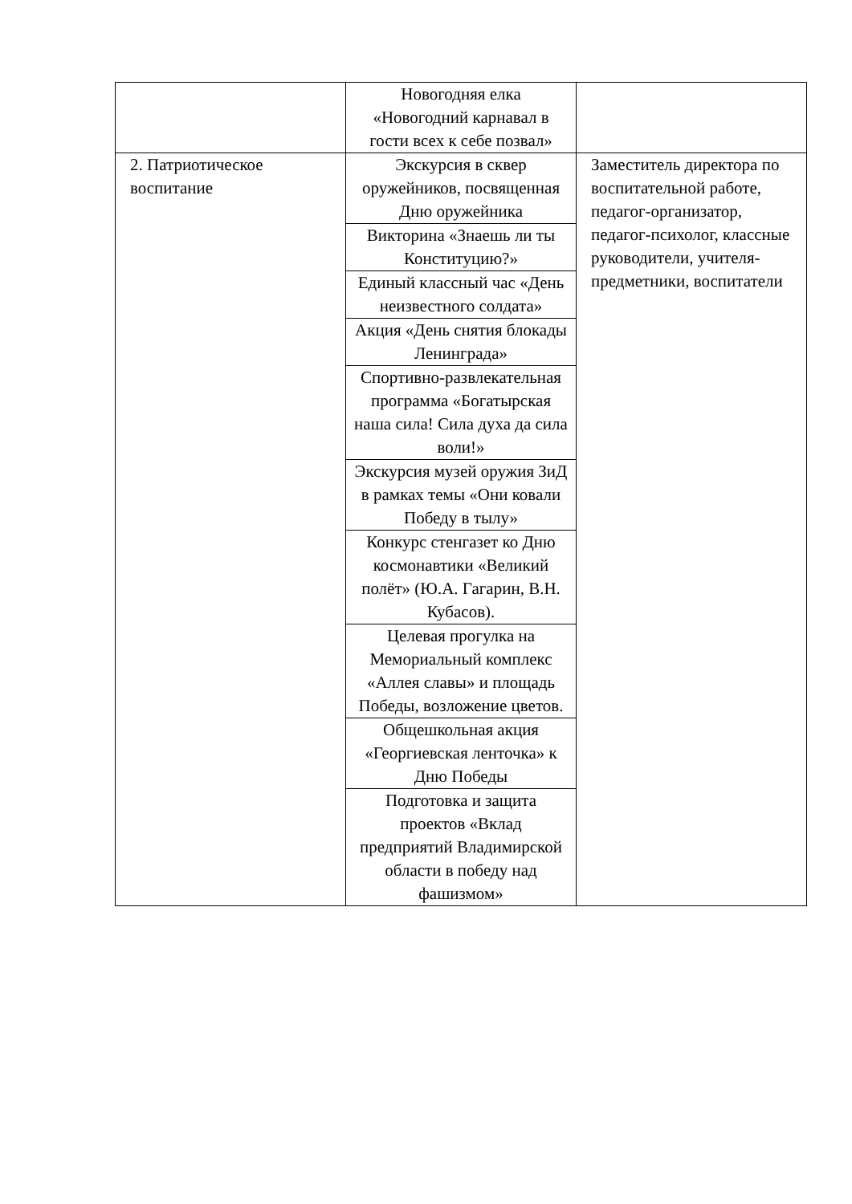| | Новогодняя елка «Новогодний карнавал в гости всех к себе позвал» | |
| 2. Патриотическое воспитание | Экскурсия в сквер оружейников, посвященная Дню оружейника | Заместитель директора по воспитательной работе, педагог-организатор, педагог-психолог, классные руководители, учителя-предметники, воспитатели |
| | Викторина «Знаешь ли ты Конституцию?» | |
| | Единый классный час «День неизвестного солдата» | |
| | Акция «День снятия блокады Ленинграда» | |
| | Спортивно-развлекательная программа «Богатырская наша сила! Сила духа да сила воли!» | |
| | Экскурсия музей оружия ЗиД в рамках темы «Они ковали Победу в тылу» | |
| | Конкурс стенгазет ко Дню космонавтики «Великий полёт» (Ю.А. Гагарин, В.Н. Кубасов). | |
| | Целевая прогулка на Мемориальный комплекс «Аллея славы» и площадь Победы, возложение цветов. | |
| | Общешкольная акция «Георгиевская ленточка» к Дню Победы | |
| | Подготовка и защита проектов «Вклад предприятий Владимирской области в победу над фашизмом» | |